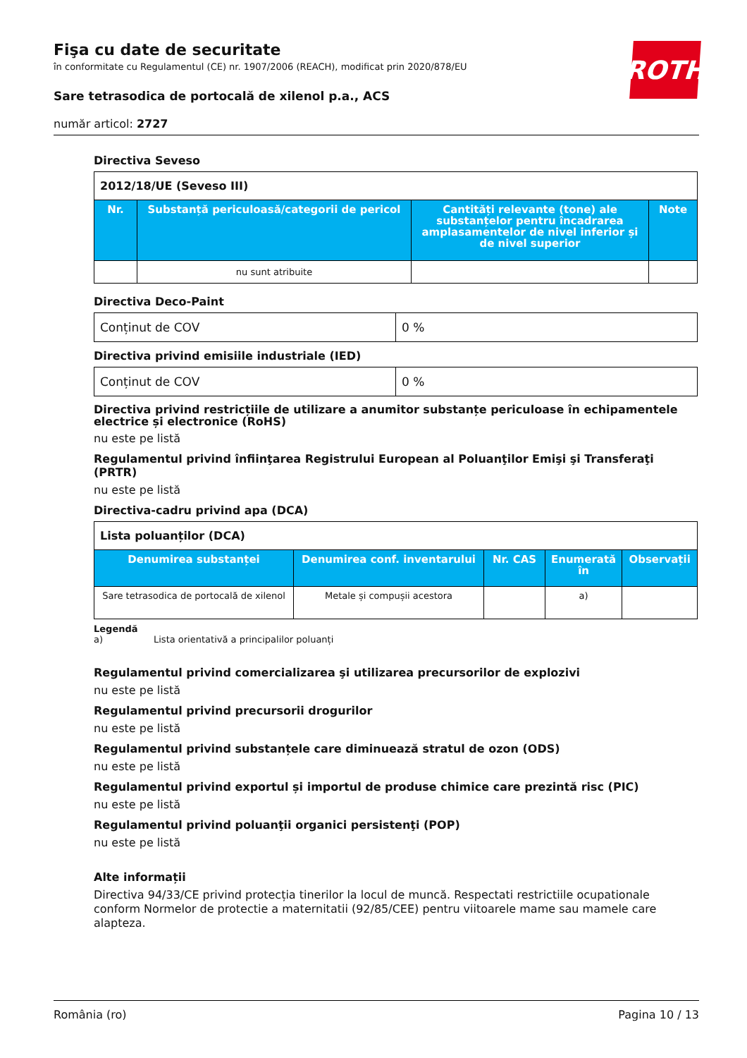ROTH
Fişa cu date de securitate
în conformitate cu Regulamentul (CE) nr. 1907/2006 (REACH), modificat prin 2020/878/EU
Sare tetrasodica de portocală de xilenol p.a., ACS
număr articol: 2727
Directiva Seveso
| 2012/18/UE (Seveso III) | | | |
| Nr. | Substanță periculoasă/categorii de pericol | Cantități relevante (tone) ale substanțelor pentru încadrarea amplasamentelor de nivel inferior și de nivel superior | Note |
| | nu sunt atribuite | | |
Directiva Deco-Paint
| Conținut de COV | 0 % |
Directiva privind emisiile industriale (IED)
| Conținut de COV | 0 % |
Directiva privind restricțiile de utilizare a anumitor substanțe periculoase în echipamentele electrice și electronice (RoHS)
nu este pe listă
Regulamentul privind înfiinţarea Registrului European al Poluanţilor Emişi şi Transferaţi (PRTR)
nu este pe listă
Directiva-cadru privind apa (DCA)
| Lista poluanților (DCA) | | | | |
| Denumirea substanței | Denumirea conf. inventarului | Nr. CAS | Enumerată în | Observații |
| Sare tetrasodica de portocală de xilenol | Metale și compușii acestora | | a) | |
Legendă
a) Lista orientativă a principalilor poluanți
Regulamentul privind comercializarea şi utilizarea precursorilor de explozivi
nu este pe listă
Regulamentul privind precursorii drogurilor
nu este pe listă
Regulamentul privind substanțele care diminuează stratul de ozon (ODS)
nu este pe listă
Regulamentul privind exportul și importul de produse chimice care prezintă risc (PIC)
nu este pe listă
Regulamentul privind poluanţii organici persistenţi (POP)
nu este pe listă
Alte informații
Directiva 94/33/CE privind protecția tinerilor la locul de muncă. Respectati restrictiile ocupationale conform Normelor de protectie a maternitatii (92/85/CEE) pentru viitoarele mame sau mamele care alapteza.
România (ro) Pagina 10 / 13